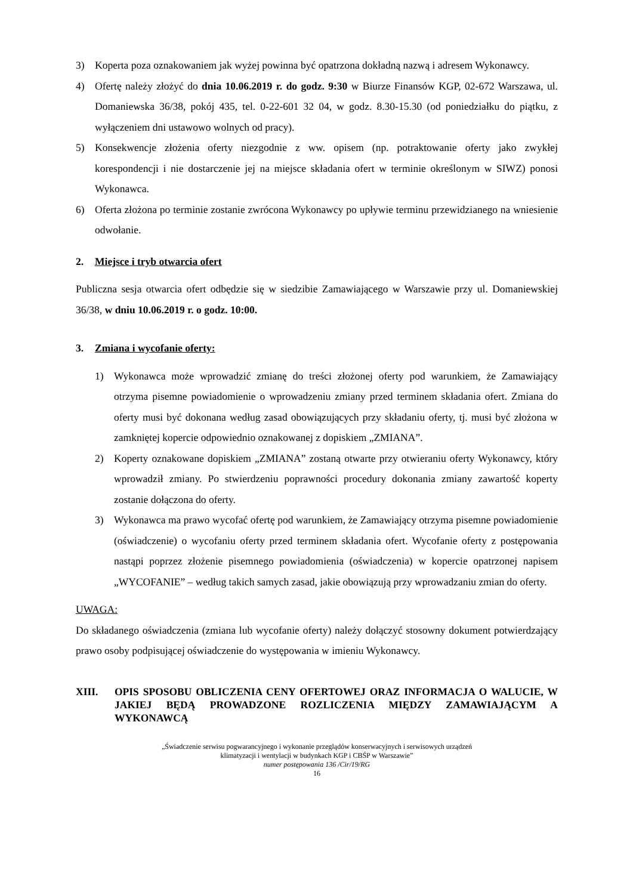3) Koperta poza oznakowaniem jak wyżej powinna być opatrzona dokładną nazwą i adresem Wykonawcy.
4) Ofertę należy złożyć do dnia 10.06.2019 r. do godz. 9:30 w Biurze Finansów KGP, 02-672 Warszawa, ul. Domaniewska 36/38, pokój 435, tel. 0-22-601 32 04, w godz. 8.30-15.30 (od poniedziałku do piątku, z wyłączeniem dni ustawowo wolnych od pracy).
5) Konsekwencje złożenia oferty niezgodnie z ww. opisem (np. potraktowanie oferty jako zwykłej korespondencji i nie dostarczenie jej na miejsce składania ofert w terminie określonym w SIWZ) ponosi Wykonawca.
6) Oferta złożona po terminie zostanie zwrócona Wykonawcy po upływie terminu przewidzianego na wniesienie odwołanie.
2. Miejsce i tryb otwarcia ofert
Publiczna sesja otwarcia ofert odbędzie się w siedzibie Zamawiającego w Warszawie przy ul. Domaniewskiej 36/38, w dniu 10.06.2019 r. o godz. 10:00.
3. Zmiana i wycofanie oferty:
1) Wykonawca może wprowadzić zmianę do treści złożonej oferty pod warunkiem, że Zamawiający otrzyma pisemne powiadomienie o wprowadzeniu zmiany przed terminem składania ofert. Zmiana do oferty musi być dokonana według zasad obowiązujących przy składaniu oferty, tj. musi być złożona w zamkniętej kopercie odpowiednio oznakowanej z dopiskiem „ZMIANA”.
2) Koperty oznakowane dopiskiem „ZMIANA” zostaną otwarte przy otwieraniu oferty Wykonawcy, który wprowadził zmiany. Po stwierdzeniu poprawności procedury dokonania zmiany zawartość koperty zostanie dołączona do oferty.
3) Wykonawca ma prawo wycofać ofertę pod warunkiem, że Zamawiający otrzyma pisemne powiadomienie (oświadczenie) o wycofaniu oferty przed terminem składania ofert. Wycofanie oferty z postępowania nastąpi poprzez złożenie pisemnego powiadomienia (oświadczenia) w kopercie opatrzonej napisem „WYCOFANIE” – według takich samych zasad, jakie obowiązują przy wprowadzaniu zmian do oferty.
UWAGA:
Do składanego oświadczenia (zmiana lub wycofanie oferty) należy dołączyć stosowny dokument potwierdzający prawo osoby podpisującej oświadczenie do występowania w imieniu Wykonawcy.
XIII. OPIS SPOSOBU OBLICZENIA CENY OFERTOWEJ ORAZ INFORMACJA O WALUCIE, W JAKIEJ BĘDĄ PROWADZONE ROZLICZENIA MIĘDZY ZAMAWIAJĄCYM A WYKONAWCĄ
„Świadczenie serwisu pogwarancyjnego i wykonanie przeglądów konserwacyjnych i serwisowych urządzeń
klimatyzacji i wentylacji w budynkach KGP i CBŚP w Warszawie”
numer postępowania 136 /Cir/19/RG
16